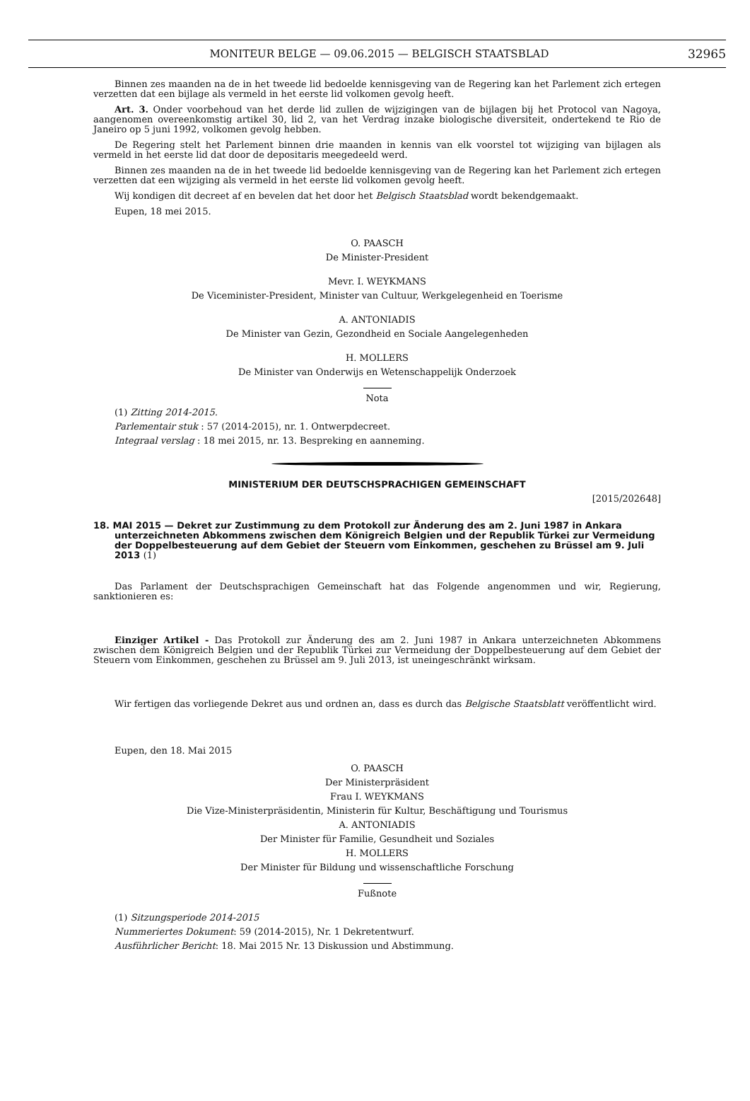MONITEUR BELGE — 09.06.2015 — BELGISCH STAATSBLAD 32965
Binnen zes maanden na de in het tweede lid bedoelde kennisgeving van de Regering kan het Parlement zich ertegen verzetten dat een bijlage als vermeld in het eerste lid volkomen gevolg heeft.
Art. 3. Onder voorbehoud van het derde lid zullen de wijzigingen van de bijlagen bij het Protocol van Nagoya, aangenomen overeenkomstig artikel 30, lid 2, van het Verdrag inzake biologische diversiteit, ondertekend te Rio de Janeiro op 5 juni 1992, volkomen gevolg hebben.
De Regering stelt het Parlement binnen drie maanden in kennis van elk voorstel tot wijziging van bijlagen als vermeld in het eerste lid dat door de depositaris meegedeeld werd.
Binnen zes maanden na de in het tweede lid bedoelde kennisgeving van de Regering kan het Parlement zich ertegen verzetten dat een wijziging als vermeld in het eerste lid volkomen gevolg heeft.
Wij kondigen dit decreet af en bevelen dat het door het Belgisch Staatsblad wordt bekendgemaakt.
Eupen, 18 mei 2015.
O. PAASCH
De Minister-President
Mevr. I. WEYKMANS
De Viceminister-President, Minister van Cultuur, Werkgelegenheid en Toerisme
A. ANTONIADIS
De Minister van Gezin, Gezondheid en Sociale Aangelegenheden
H. MOLLERS
De Minister van Onderwijs en Wetenschappelijk Onderzoek
Nota
(1) Zitting 2014-2015.
Parlementair stuk : 57 (2014-2015), nr. 1. Ontwerpdecreet.
Integraal verslag : 18 mei 2015, nr. 13. Bespreking en aanneming.
MINISTERIUM DER DEUTSCHSPRACHIGEN GEMEINSCHAFT
[2015/202648]
18. MAI 2015 — Dekret zur Zustimmung zu dem Protokoll zur Änderung des am 2. Juni 1987 in Ankara unterzeichneten Abkommens zwischen dem Königreich Belgien und der Republik Türkei zur Vermeidung der Doppelbesteuerung auf dem Gebiet der Steuern vom Einkommen, geschehen zu Brüssel am 9. Juli 2013 (1)
Das Parlament der Deutschsprachigen Gemeinschaft hat das Folgende angenommen und wir, Regierung, sanktionieren es:
Einziger Artikel - Das Protokoll zur Änderung des am 2. Juni 1987 in Ankara unterzeichneten Abkommens zwischen dem Königreich Belgien und der Republik Türkei zur Vermeidung der Doppelbesteuerung auf dem Gebiet der Steuern vom Einkommen, geschehen zu Brüssel am 9. Juli 2013, ist uneingeschränkt wirksam.
Wir fertigen das vorliegende Dekret aus und ordnen an, dass es durch das Belgische Staatsblatt veröffentlicht wird.
Eupen, den 18. Mai 2015
O. PAASCH
Der Ministerpräsident
Frau I. WEYKMANS
Die Vize-Ministerpräsidentin, Ministerin für Kultur, Beschäftigung und Tourismus
A. ANTONIADIS
Der Minister für Familie, Gesundheit und Soziales
H. MOLLERS
Der Minister für Bildung und wissenschaftliche Forschung
Fußnote
(1) Sitzungsperiode 2014-2015
Nummeriertes Dokument: 59 (2014-2015), Nr. 1 Dekretentwurf.
Ausführlicher Bericht: 18. Mai 2015 Nr. 13 Diskussion und Abstimmung.